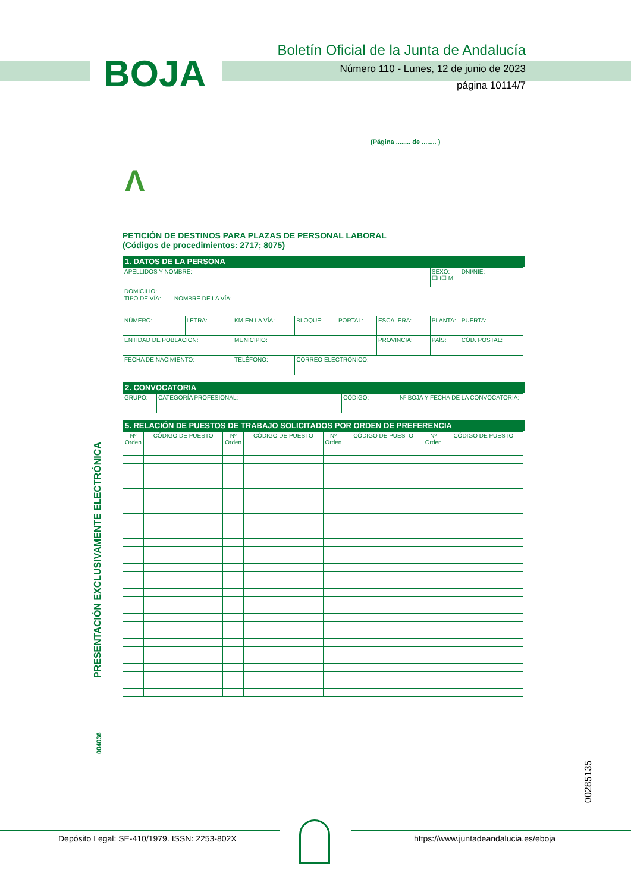BOJA
Boletín Oficial de la Junta de Andalucía
Número 110 - Lunes, 12 de junio de 2023
página 10114/7
(Página ........ de ........ )
Λ
PETICIÓN DE DESTINOS PARA PLAZAS DE PERSONAL LABORAL
(Códigos de procedimientos: 2717; 8075)
1. DATOS DE LA PERSONA
| APELLIDOS Y NOMBRE: | | | | | | | SEXO: ☐H☐ M | DNI/NIE: |
| DOMICILIO: TIPO DE VÍA: NOMBRE DE LA VÍA: | | | | | | | | |
| NÚMERO: | LETRA: | KM EN LA VÍA: | BLOQUE: | PORTAL: | ESCALERA: | PLANTA: | | PUERTA: |
| ENTIDAD DE POBLACIÓN: | | MUNICIPIO: | | | PROVINCIA: | PAÍS: | | CÓD. POSTAL: |
| FECHA DE NACIMIENTO: | | TELÉFONO: | CORREO ELECTRÓNICO: | | | | | |
2. CONVOCATORIA
| GRUPO: | CATEGORÍA PROFESIONAL: | CÓDIGO: | Nº BOJA Y FECHA DE LA CONVOCATORIA: |
5. RELACIÓN DE PUESTOS DE TRABAJO SOLICITADOS POR ORDEN DE PREFERENCIA
| Nº Orden | CÓDIGO DE PUESTO | Nº Orden | CÓDIGO DE PUESTO | Nº Orden | CÓDIGO DE PUESTO | Nº Orden | CÓDIGO DE PUESTO |
PRESENTACIÓN EXCLUSIVAMENTE ELECTRÓNICA
004036
00285135
Depósito Legal: SE-410/1979. ISSN: 2253-802X
https://www.juntadeandalucia.es/eboja